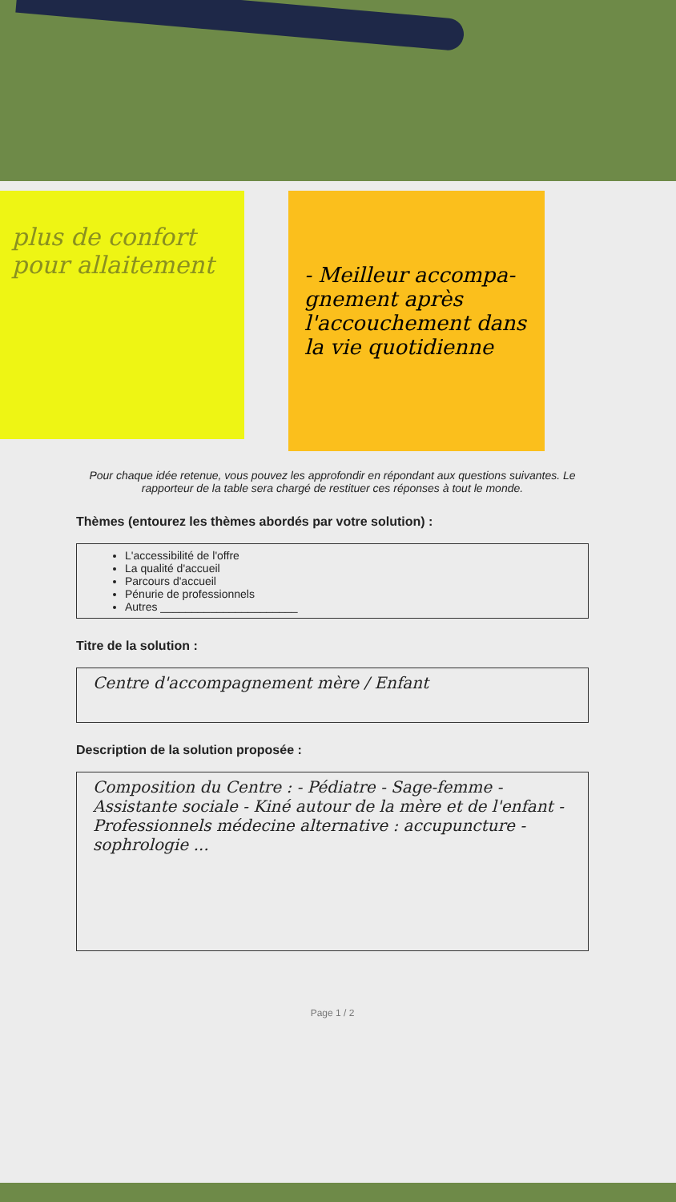plus de confort pour allaitement
- Meilleur accompa-gnement après l'accouchement dans la vie quotidienne
Pour chaque idée retenue, vous pouvez les approfondir en répondant aux questions suivantes. Le rapporteur de la table sera chargé de restituer ces réponses à tout le monde.
Thèmes (entourez les thèmes abordés par votre solution) :
L'accessibilité de l'offre
La qualité d'accueil
Parcours d'accueil
Pénurie de professionnels
Autres ______________________
Titre de la solution :
Centre d'accompagnement mère / Enfant
Description de la solution proposée :
Composition du Centre : - Pédiatre - Sage-femme - Assistante sociale - Kiné autour de la mère et de l'enfant - Professionnels médecine alternative : accupuncture - sophrologie ...
Page 1 / 2